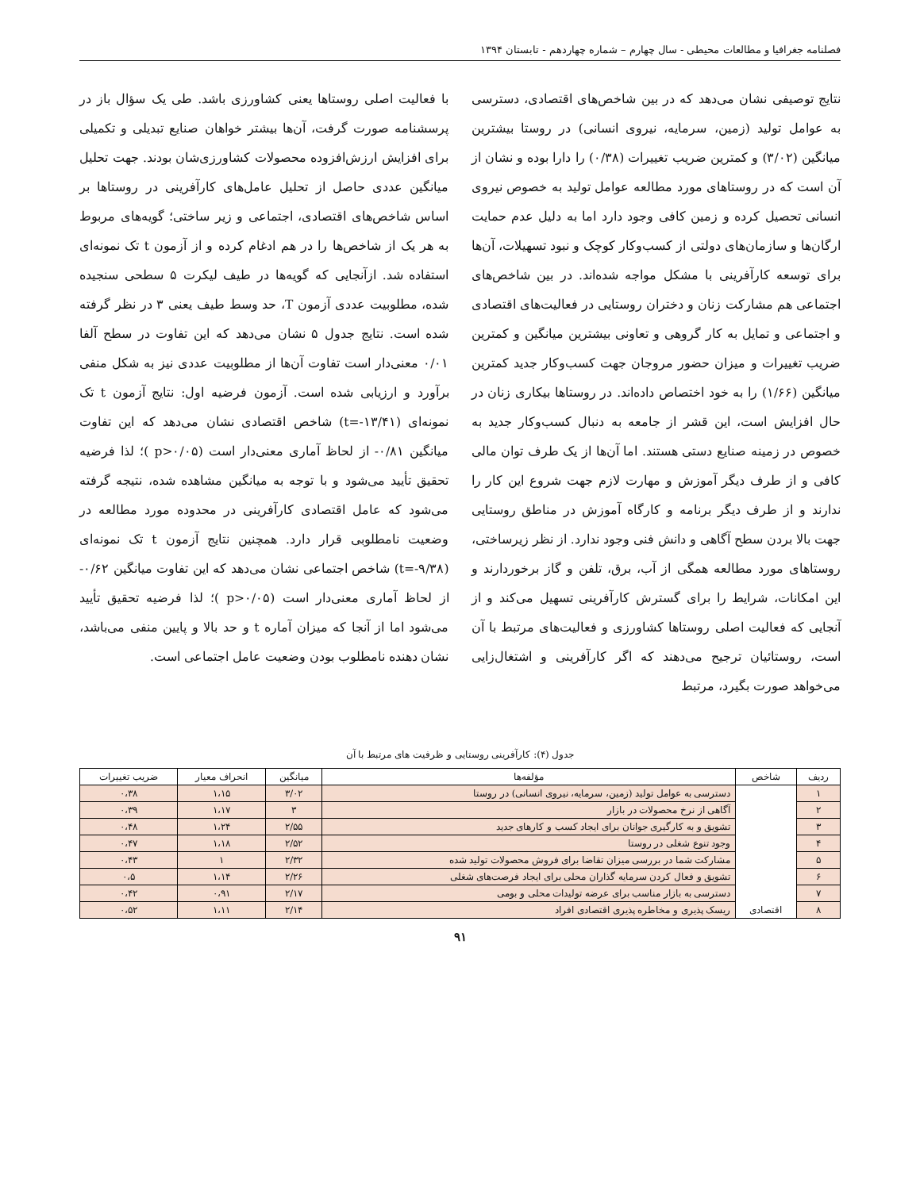فصلنامه جغرافیا و مطالعات محیطی - سال چهارم – شماره چهاردهم - تابستان ۱۳۹۴
نتایج توصیفی نشان می‌دهد که در بین شاخص‌های اقتصادی، دسترسی به عوامل تولید (زمین، سرمایه، نیروی انسانی) در روستا بیشترین میانگین (۳/۰۲) و کمترین ضریب تغییرات (۰/۳۸) را دارا بوده و نشان از آن است که در روستاهای مورد مطالعه عوامل تولید به خصوص نیروی انسانی تحصیل کرده و زمین کافی وجود دارد اما به دلیل عدم حمایت ارگان‌ها و سازمان‌های دولتی از کسب‌وکار کوچک و نبود تسهیلات، آن‌ها برای توسعه کارآفرینی با مشکل مواجه شده‌اند. در بین شاخص‌های اجتماعی هم مشارکت زنان و دختران روستایی در فعالیت‌های اقتصادی و اجتماعی و تمایل به کار گروهی و تعاونی بیشترین میانگین و کمترین ضریب تغییرات و میزان حضور مروجان جهت کسب‌وکار جدید کمترین میانگین (۱/۶۶) را به خود اختصاص داده‌اند. در روستاها بیکاری زنان در حال افزایش است، این قشر از جامعه به دنبال کسب‌وکار جدید به خصوص در زمینه صنایع دستی هستند. اما آن‌ها از یک طرف توان مالی کافی و از طرف دیگر آموزش و مهارت لازم جهت شروع این کار را ندارند و از طرف دیگر برنامه و کارگاه آموزش در مناطق روستایی جهت بالا بردن سطح آگاهی و دانش فنی وجود ندارد. از نظر زیرساختی، روستاهای مورد مطالعه همگی از آب، برق، تلفن و گاز برخوردارند و این امکانات، شرایط را برای گسترش کارآفرینی تسهیل می‌کند و از آنجایی که فعالیت اصلی روستاها کشاورزی و فعالیت‌های مرتبط با آن است، روستائیان ترجیح می‌دهند که اگر کارآفرینی و اشتغال‌زایی می‌خواهد صورت بگیرد، مرتبط
با فعالیت اصلی روستاها یعنی کشاورزی باشد. طی یک سؤال باز در پرسشنامه صورت گرفت، آن‌ها بیشتر خواهان صنایع تبدیلی و تکمیلی برای افزایش ارزش‌افزوده محصولات کشاورزی‌شان بودند. جهت تحلیل میانگین عددی حاصل از تحلیل عامل‌های کارآفرینی در روستاها بر اساس شاخص‌های اقتصادی، اجتماعی و زیر ساختی؛ گویه‌های مربوط به هر یک از شاخص‌ها را در هم ادغام کرده و از آزمون t تک نمونه‌ای استفاده شد. ازآنجایی که گویه‌ها در طیف لیکرت ۵ سطحی سنجیده شده، مطلوبیت عددی آزمون T، حد وسط طیف یعنی ۳ در نظر گرفته شده است. نتایج جدول ۵ نشان می‌دهد که این تفاوت در سطح آلفا ۰/۰۱ معنی‌دار است تفاوت آن‌ها از مطلوبیت عددی نیز به شکل منفی برآورد و ارزیابی شده است. آزمون فرضیه اول: نتایج آزمون t تک نمونه‌ای (t=-۱۳/۴۱) شاخص اقتصادی نشان می‌دهد که این تفاوت میانگین ۰/۸۱- از لحاظ آماری معنی‌دار است (p>۰/۰۵ )؛ لذا فرضیه تحقیق تأیید می‌شود و با توجه به میانگین مشاهده شده، نتیجه گرفته می‌شود که عامل اقتصادی کارآفرینی در محدوده مورد مطالعه در وضعیت نامطلوبی قرار دارد. همچنین نتایج آزمون t تک نمونه‌ای (t=-۹/۳۸) شاخص اجتماعی نشان می‌دهد که این تفاوت میانگین ۰/۶۲- از لحاظ آماری معنی‌دار است (p>۰/۰۵ )؛ لذا فرضیه تحقیق تأیید می‌شود اما از آنجا که میزان آماره t و حد بالا و پایین منفی می‌باشد، نشان دهنده نامطلوب بودن وضعیت عامل اجتماعی است.
جدول (۴): کارآفرینی روستایی و ظرفیت های مرتبط با آن
| ردیف | شاخص | مؤلفه‌ها | میانگین | انحراف معیار | ضریب تغییرات |
| --- | --- | --- | --- | --- | --- |
| ۱ | اقتصادی | دسترسی به عوامل تولید (زمین، سرمایه، نیروی انسانی) در روستا | ۳/۰۲ | ۱،۱۵ | ۰،۳۸ |
| ۲ | | آگاهی از نرخ محصولات در بازار | ۳ | ۱،۱۷ | ۰،۳۹ |
| ۳ | | تشویق و به کارگیری جوانان برای ایجاد کسب و کارهای جدید | ۲/۵۵ | ۱،۲۴ | ۰،۴۸ |
| ۴ | | وجود تنوع شغلی در روستا | ۲/۵۲ | ۱،۱۸ | ۰،۴۷ |
| ۵ | | مشارکت شما در بررسی میزان تقاضا برای فروش محصولات تولید شده | ۲/۳۲ | ۱ | ۰،۴۳ |
| ۶ | | تشویق و فعال کردن سرمایه گذاران محلی برای ایجاد فرصت‌های شغلی | ۲/۲۶ | ۱،۱۴ | ۰،۵ |
| ۷ | | دسترسی به بازار مناسب برای عرضه تولیدات محلی و بومی | ۲/۱۷ | ۰،۹۱ | ۰،۴۲ |
| ۸ | | ریسک پذیری و مخاطره پذیری اقتصادی افراد | ۲/۱۴ | ۱،۱۱ | ۰،۵۲ |
۹۱